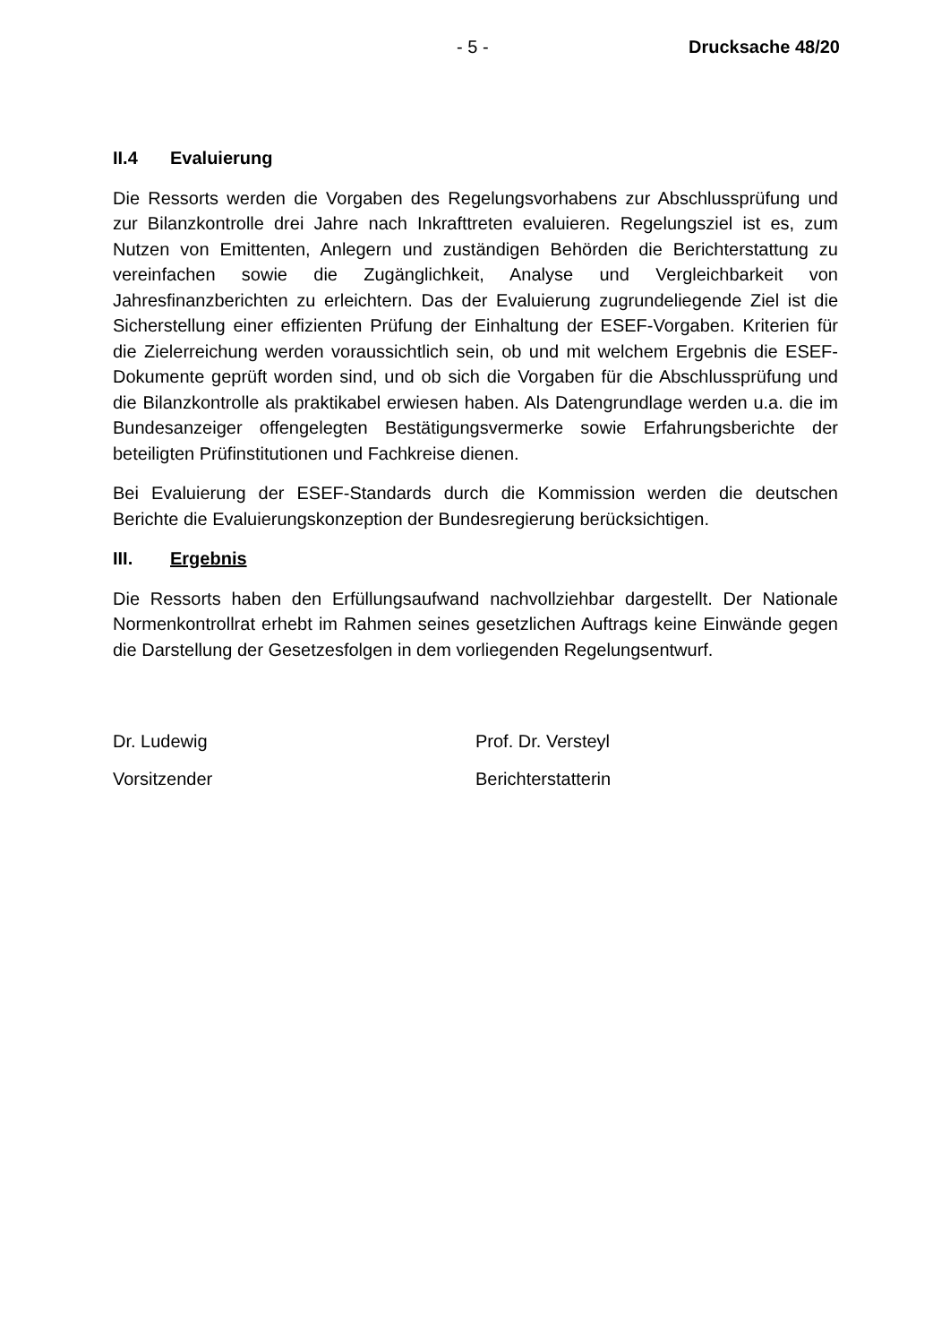- 5 - Drucksache 48/20
II.4 Evaluierung
Die Ressorts werden die Vorgaben des Regelungsvorhabens zur Abschlussprüfung und zur Bilanzkontrolle drei Jahre nach Inkrafttreten evaluieren. Regelungsziel ist es, zum Nutzen von Emittenten, Anlegern und zuständigen Behörden die Berichterstattung zu vereinfachen sowie die Zugänglichkeit, Analyse und Vergleichbarkeit von Jahresfinanzberichten zu erleichtern. Das der Evaluierung zugrundeliegende Ziel ist die Sicherstellung einer effizienten Prüfung der Einhaltung der ESEF-Vorgaben. Kriterien für die Zielerreichung werden voraussichtlich sein, ob und mit welchem Ergebnis die ESEF-Dokumente geprüft worden sind, und ob sich die Vorgaben für die Abschlussprüfung und die Bilanzkontrolle als praktikabel erwiesen haben. Als Datengrundlage werden u.a. die im Bundesanzeiger offengelegten Bestätigungsvermerke sowie Erfahrungsberichte der beteiligten Prüfinstitutionen und Fachkreise dienen.
Bei Evaluierung der ESEF-Standards durch die Kommission werden die deutschen Berichte die Evaluierungskonzeption der Bundesregierung berücksichtigen.
III. Ergebnis
Die Ressorts haben den Erfüllungsaufwand nachvollziehbar dargestellt. Der Nationale Normenkontrollrat erhebt im Rahmen seines gesetzlichen Auftrags keine Einwände gegen die Darstellung der Gesetzesfolgen in dem vorliegenden Regelungsentwurf.
Dr. Ludewig
Vorsitzender
Prof. Dr. Versteyl
Berichterstatterin